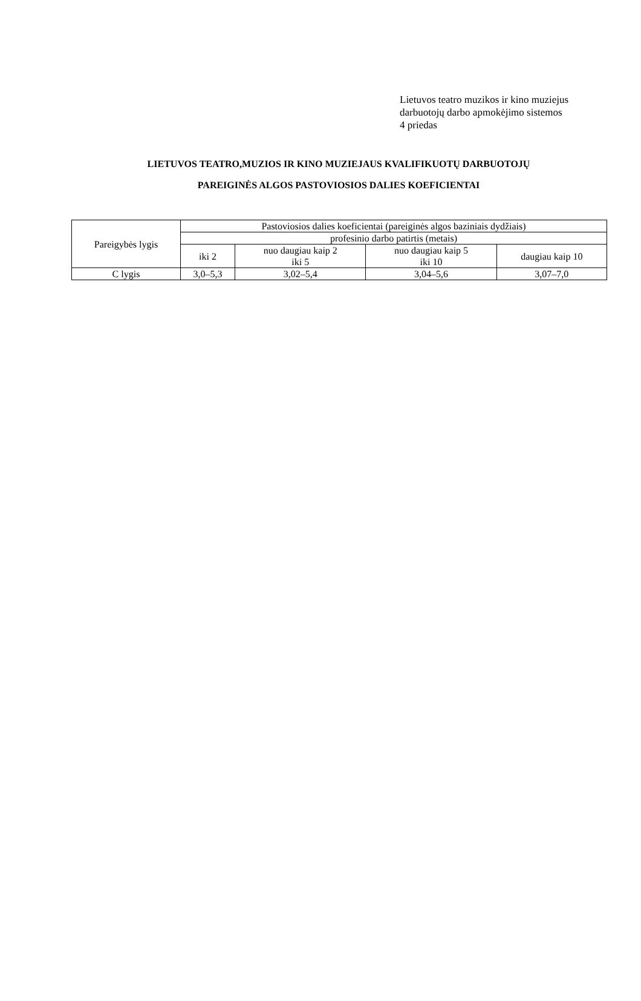Lietuvos teatro muzikos ir kino muziejus
darbuotojų darbo apmokėjimo sistemos
4 priedas
LIETUVOS TEATRO,MUZIOS IR KINO MUZIEJAUS KVALIFIKUOTŲ DARBUOTOJŲ
PAREIGINĖS ALGOS PASTOVIOSIOS DALIES KOEFICIENTAI
| Pareigybės lygis | Pastoviosios dalies koeficientai (pareiginės algos baziniais dydžiais) | | | |
| --- | --- | --- | --- | --- |
| | profesinio darbo patirtis (metais) | | | |
| | iki 2 | nuo daugiau kaip 2 iki 5 | nuo daugiau kaip 5 iki 10 | daugiau kaip 10 |
| C lygis | 3,0–5,3 | 3,02–5,4 | 3,04–5,6 | 3,07–7,0 |